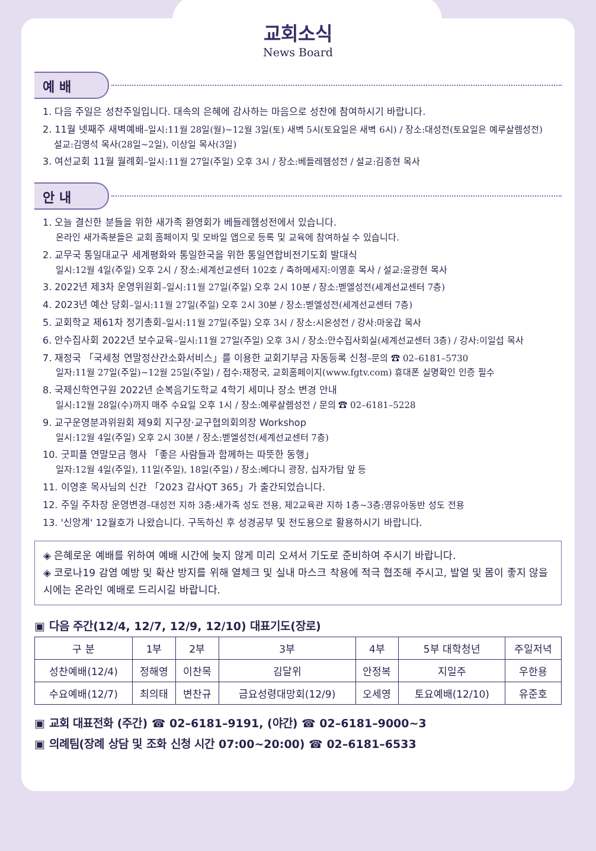교회소식
News Board
예 배
1. 다음 주일은 성찬주일입니다. 대속의 은혜에 감사하는 마음으로 성찬에 참여하시기 바랍니다.
2. 11월 넷째주 새벽예배–일시:11월 28일(월)~12월 3일(토) 새벽 5시(토요일은 새벽 6시) / 장소:대성전(토요일은 예루살렘성전)
설교:김영석 목사(28일~2일), 이상일 목사(3일)
3. 여선교회 11월 월례회–일시:11월 27일(주일) 오후 3시 / 장소:베들레헴성전 / 설교:김종현 목사
안 내
1. 오늘 결신한 분들을 위한 새가족 환영회가 베들레헴성전에서 있습니다.
온라인 새가족분들은 교회 홈페이지 및 모바일 앱으로 등록 및 교육에 참여하실 수 있습니다.
2. 교무국 통일대교구 세계평화와 통일한국을 위한 통일연합비전기도회 발대식
일시:12월 4일(주일) 오후 2시 / 장소:세계선교센터 102호 / 축하메세지:이영훈 목사 / 설교:윤광현 목사
3. 2022년 제3차 운영위원회–일시:11월 27일(주일) 오후 2시 10분 / 장소:벧엘성전(세계선교센터 7층)
4. 2023년 예산 당회–일시:11월 27일(주일) 오후 2시 30분 / 장소:벧엘성전(세계선교센터 7층)
5. 교회학교 제61차 정기총회–일시:11월 27일(주일) 오후 3시 / 장소:시온성전 / 강사:마웅갑 목사
6. 안수집사회 2022년 보수교육–일시:11월 27일(주일) 오후 3시 / 장소:안수집사회실(세계선교센터 3층) / 강사:이일섭 목사
7. 재정국 「국세청 연말정산간소화서비스」를 이용한 교회기부금 자동등록 신청–문의 ☎ 02–6181–5730
일자:11월 27일(주일)~12월 25일(주일) / 접수:재정국, 교회홈페이지(www.fgtv.com) 휴대폰 실명확인 인증 필수
8. 국제신학연구원 2022년 순복음기도학교 4학기 세미나 장소 변경 안내
일시:12월 28일(수)까지 매주 수요일 오후 1시 / 장소:예루살렘성전 / 문의 ☎ 02–6181–5228
9. 교구운영분과위원회 제9회 지구장·교구협의회의장 Workshop
일시:12월 4일(주일) 오후 2시 30분 / 장소:벧엘성전(세계선교센터 7층)
10. 굿피플 연말모금 행사 「좋은 사람들과 함께하는 따뜻한 동행」
일자:12월 4일(주일), 11일(주일), 18일(주일) / 장소:베다니 광장, 십자가탑 앞 등
11. 이영훈 목사님의 신간 「2023 감사QT 365」가 출간되었습니다.
12. 주일 주차장 운영변경–대성전 지하 3층:새가족 성도 전용, 제2교육관 지하 1층~3층:영유아동반 성도 전용
13. '신앙계' 12월호가 나왔습니다. 구독하신 후 성경공부 및 전도용으로 활용하시기 바랍니다.
◈ 은혜로운 예배를 위하여 예배 시간에 늦지 않게 미리 오셔서 기도로 준비하여 주시기 바랍니다.
◈ 코로나19 감염 예방 및 확산 방지를 위해 열체크 및 실내 마스크 착용에 적극 협조해 주시고, 발열 및 몸이 좋지 않을 시에는 온라인 예배로 드리시길 바랍니다.
▣ 다음 주간(12/4, 12/7, 12/9, 12/10) 대표기도(장로)
| 구 분 | 1부 | 2부 | 3부 | 4부 | 5부 대학청년 | 주일저녁 |
| --- | --- | --- | --- | --- | --- | --- |
| 성찬예배(12/4) | 정해영 | 이찬목 | 김달위 | 안정복 | 지일주 | 우한용 |
| 수요예배(12/7) | 최의태 | 변찬규 | 금요성령대망회(12/9) | 오세영 | 토요예배(12/10) | 유준호 |
▣ 교회 대표전화 (주간) ☎ 02–6181–9191, (야간) ☎ 02–6181–9000~3
▣ 의례팀(장례 상담 및 조화 신청 시간 07:00~20:00) ☎ 02–6181–6533